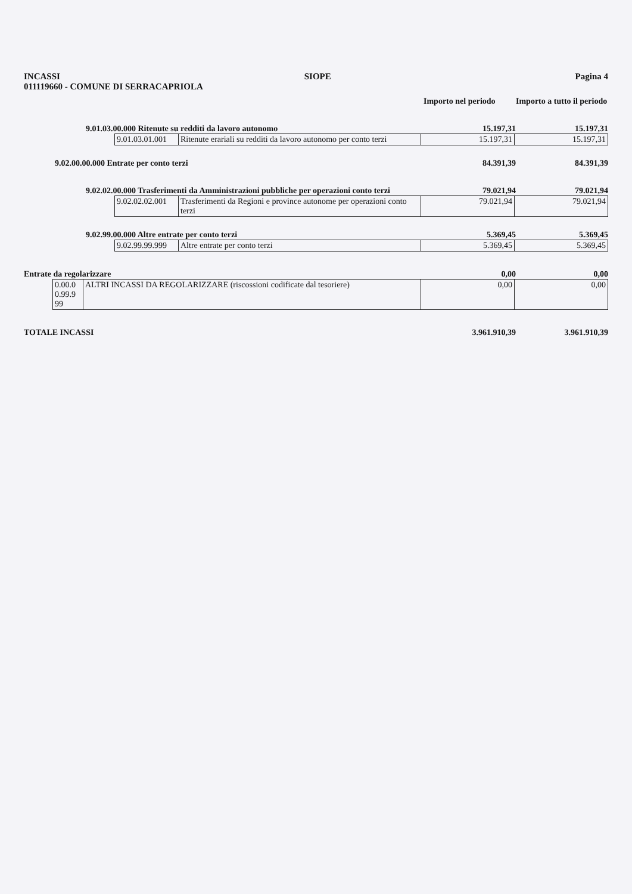INCASSI SIOPE Pagina 4
011119660 - COMUNE DI SERRACAPRIOLA
Importo nel periodo Importo a tutto il periodo
9.01.03.00.000 Ritenute su redditi da lavoro autonomo 15.197,31 15.197,31
| 9.01.03.01.001 | Ritenute erariali su redditi da lavoro autonomo per conto terzi | 15.197,31 | 15.197,31 |
9.02.00.00.000 Entrate per conto terzi 84.391,39 84.391,39
9.02.02.00.000 Trasferimenti da Amministrazioni pubbliche per operazioni conto terzi 79.021,94 79.021,94
| 9.02.02.02.001 | Trasferimenti da Regioni e province autonome per operazioni conto terzi | 79.021,94 | 79.021,94 |
9.02.99.00.000 Altre entrate per conto terzi 5.369,45 5.369,45
| 9.02.99.99.999 | Altre entrate per conto terzi | 5.369,45 | 5.369,45 |
Entrate da regolarizzare 0,00 0,00
| 0.00.0 0.99.9 99 | ALTRI INCASSI DA REGOLARIZZARE (riscossioni codificate dal tesoriere) | 0,00 | 0,00 |
TOTALE INCASSI 3.961.910,39 3.961.910,39